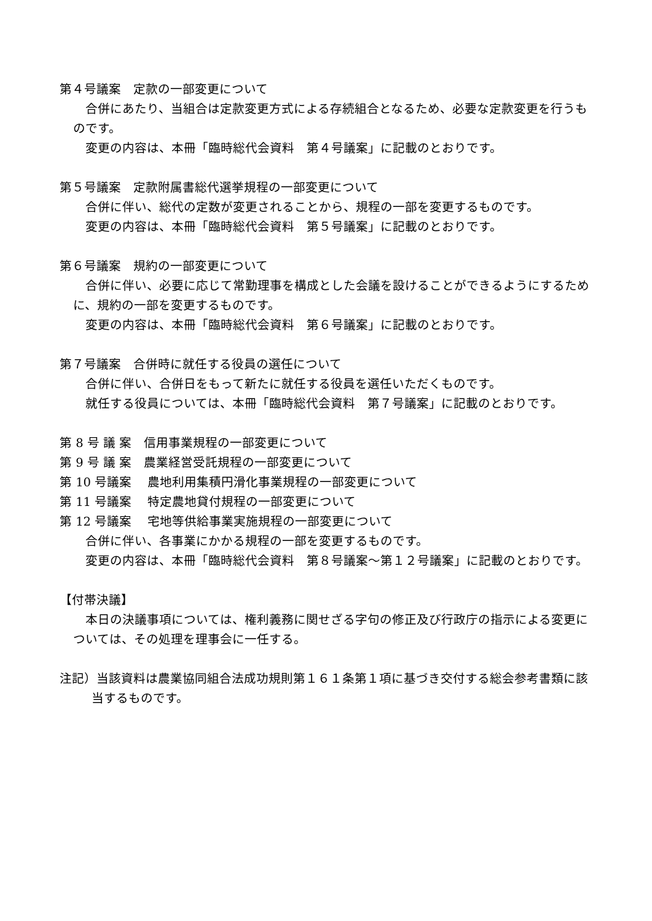第４号議案　定款の一部変更について
合併にあたり、当組合は定款変更方式による存続組合となるため、必要な定款変更を行うものです。
変更の内容は、本冊「臨時総代会資料　第４号議案」に記載のとおりです。
第５号議案　定款附属書総代選挙規程の一部変更について
合併に伴い、総代の定数が変更されることから、規程の一部を変更するものです。
変更の内容は、本冊「臨時総代会資料　第５号議案」に記載のとおりです。
第６号議案　規約の一部変更について
合併に伴い、必要に応じて常勤理事を構成とした会議を設けることができるようにするために、規約の一部を変更するものです。
変更の内容は、本冊「臨時総代会資料　第６号議案」に記載のとおりです。
第７号議案　合併時に就任する役員の選任について
合併に伴い、合併日をもって新たに就任する役員を選任いただくものです。
就任する役員については、本冊「臨時総代会資料　第７号議案」に記載のとおりです。
第 8 号 議 案　信用事業規程の一部変更について
第 9 号 議 案　農業経営受託規程の一部変更について
第 10 号議案　 農地利用集積円滑化事業規程の一部変更について
第 11 号議案　 特定農地貸付規程の一部変更について
第 12 号議案　 宅地等供給事業実施規程の一部変更について
合併に伴い、各事業にかかる規程の一部を変更するものです。
変更の内容は、本冊「臨時総代会資料　第８号議案～第１２号議案」に記載のとおりです。
【付帯決議】
本日の決議事項については、権利義務に関せざる字句の修正及び行政庁の指示による変更については、その処理を理事会に一任する。
注記）当該資料は農業協同組合法成功規則第１６１条第１項に基づき交付する総会参考書類に該当するものです。